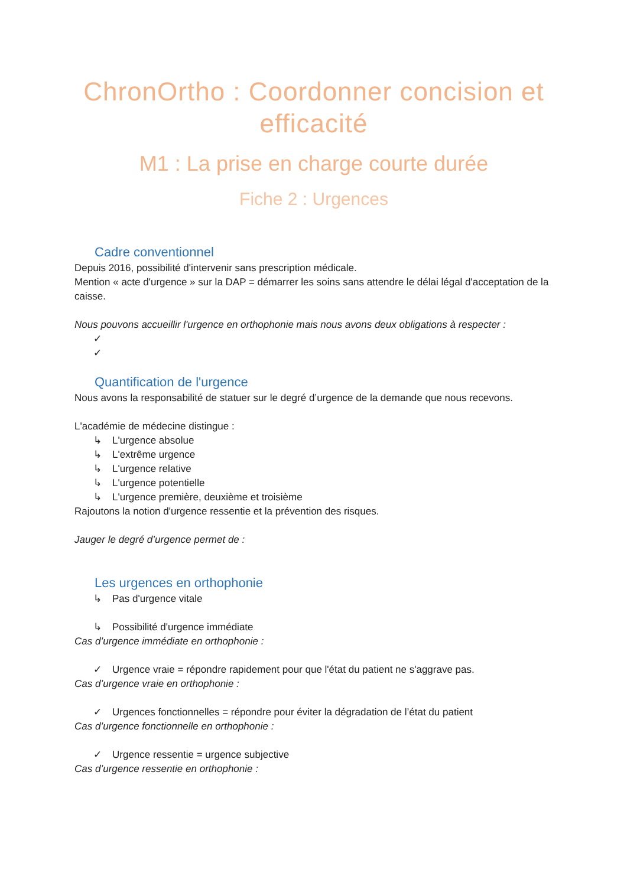ChronOrtho : Coordonner concision et efficacité
M1 : La prise en charge courte durée
Fiche 2 : Urgences
Cadre conventionnel
Depuis 2016, possibilité d'intervenir sans prescription médicale.
Mention « acte d'urgence » sur la DAP = démarrer les soins sans attendre le délai légal d'acceptation de la caisse.
Nous pouvons accueillir l'urgence en orthophonie mais nous avons deux obligations à respecter :
✓
✓
Quantification de l'urgence
Nous avons la responsabilité de statuer sur le degré d’urgence de la demande que nous recevons.
L'académie de médecine distingue :
↳ L'urgence absolue
↳ L'extrême urgence
↳ L'urgence relative
↳ L'urgence potentielle
↳ L'urgence première, deuxième et troisième
Rajoutons la notion d'urgence ressentie et la prévention des risques.
Jauger le degré d’urgence permet de :
Les urgences en orthophonie
↳ Pas d'urgence vitale
↳ Possibilité d'urgence immédiate
Cas d’urgence immédiate en orthophonie :
✓ Urgence vraie = répondre rapidement pour que l'état du patient ne s'aggrave pas.
Cas d’urgence vraie en orthophonie :
✓ Urgences fonctionnelles = répondre pour éviter la dégradation de l’état du patient
Cas d’urgence fonctionnelle en orthophonie :
✓ Urgence ressentie = urgence subjective
Cas d’urgence ressentie en orthophonie :